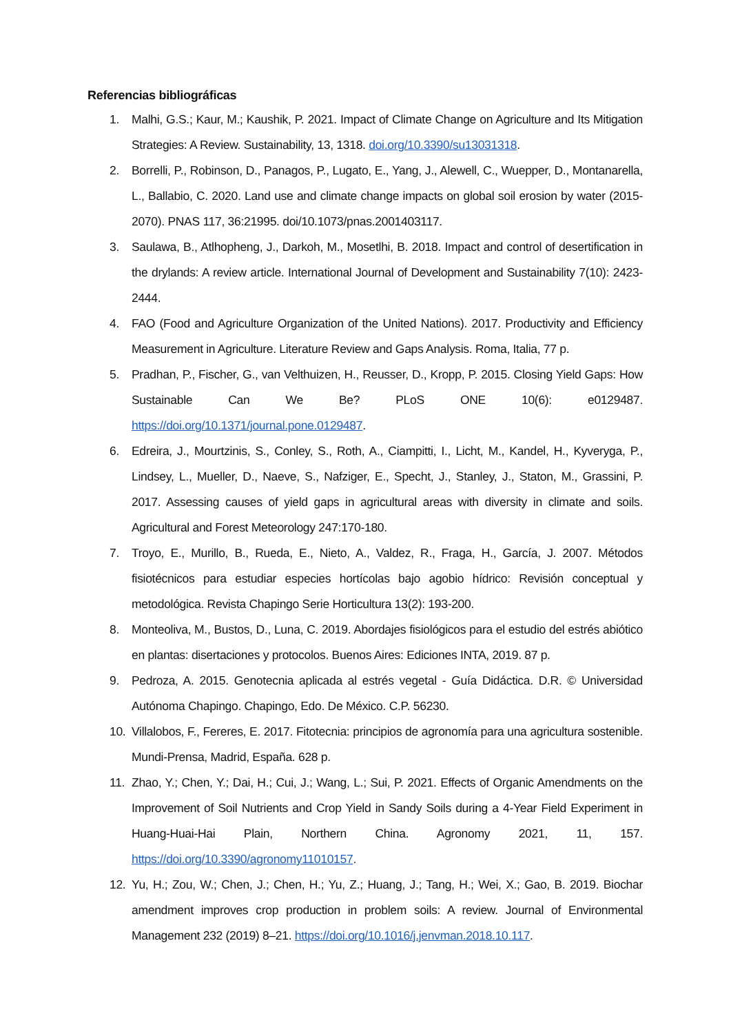Referencias bibliográficas
1. Malhi, G.S.; Kaur, M.; Kaushik, P. 2021. Impact of Climate Change on Agriculture and Its Mitigation Strategies: A Review. Sustainability, 13, 1318. doi.org/10.3390/su13031318.
2. Borrelli, P., Robinson, D., Panagos, P., Lugato, E., Yang, J., Alewell, C., Wuepper, D., Montanarella, L., Ballabio, C. 2020. Land use and climate change impacts on global soil erosion by water (2015-2070). PNAS 117, 36:21995. doi/10.1073/pnas.2001403117.
3. Saulawa, B., Atlhopheng, J., Darkoh, M., Mosetlhi, B. 2018. Impact and control of desertification in the drylands: A review article. International Journal of Development and Sustainability 7(10): 2423-2444.
4. FAO (Food and Agriculture Organization of the United Nations). 2017. Productivity and Efficiency Measurement in Agriculture. Literature Review and Gaps Analysis. Roma, Italia, 77 p.
5. Pradhan, P., Fischer, G., van Velthuizen, H., Reusser, D., Kropp, P. 2015. Closing Yield Gaps: How Sustainable Can We Be? PLoS ONE 10(6): e0129487. https://doi.org/10.1371/journal.pone.0129487.
6. Edreira, J., Mourtzinis, S., Conley, S., Roth, A., Ciampitti, I., Licht, M., Kandel, H., Kyveryga, P., Lindsey, L., Mueller, D., Naeve, S., Nafziger, E., Specht, J., Stanley, J., Staton, M., Grassini, P. 2017. Assessing causes of yield gaps in agricultural areas with diversity in climate and soils. Agricultural and Forest Meteorology 247:170-180.
7. Troyo, E., Murillo, B., Rueda, E., Nieto, A., Valdez, R., Fraga, H., García, J. 2007. Métodos fisiotécnicos para estudiar especies hortícolas bajo agobio hídrico: Revisión conceptual y metodológica. Revista Chapingo Serie Horticultura 13(2): 193-200.
8. Monteoliva, M., Bustos, D., Luna, C. 2019. Abordajes fisiológicos para el estudio del estrés abiótico en plantas: disertaciones y protocolos. Buenos Aires: Ediciones INTA, 2019. 87 p.
9. Pedroza, A. 2015. Genotecnia aplicada al estrés vegetal - Guía Didáctica. D.R. © Universidad Autónoma Chapingo. Chapingo, Edo. De México. C.P. 56230.
10. Villalobos, F., Fereres, E. 2017. Fitotecnia: principios de agronomía para una agricultura sostenible. Mundi-Prensa, Madrid, España. 628 p.
11. Zhao, Y.; Chen, Y.; Dai, H.; Cui, J.; Wang, L.; Sui, P. 2021. Effects of Organic Amendments on the Improvement of Soil Nutrients and Crop Yield in Sandy Soils during a 4-Year Field Experiment in Huang-Huai-Hai Plain, Northern China. Agronomy 2021, 11, 157. https://doi.org/10.3390/agronomy11010157.
12. Yu, H.; Zou, W.; Chen, J.; Chen, H.; Yu, Z.; Huang, J.; Tang, H.; Wei, X.; Gao, B. 2019. Biochar amendment improves crop production in problem soils: A review. Journal of Environmental Management 232 (2019) 8–21. https://doi.org/10.1016/j.jenvman.2018.10.117.